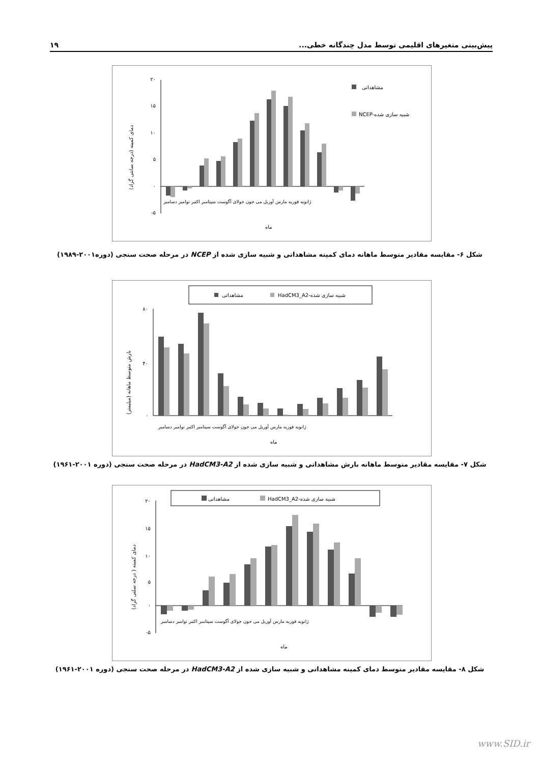۱۹ پیش‌بینی متغیرهای اقلیمی توسط مدل چندگانه خطی...
دمای کمینه (درجه سانتی گراد)
۲۰
۱۵
۱۰
۵
۰
-۵
مشاهداتی
NCEP-شبیه سازی شده
ماه
ژانویه فوریه مارس آوریل می جون جولای آگوست سپتامبر اکتبر نوامبر دسامبر
شکل ۶- مقایسه مقادیر متوسط ماهانه دمای کمینه مشاهداتی و شبیه سازی شده از NCEP در مرحله صحت سنجی (دوره۲۰۰۱-۱۹۸۹)
مشاهداتی
HadCM3_A2-شبیه سازی شده
بارش متوسط ماهانه (میلیمتر)
۸۰
۴۰
۰
ژانویه فوریه مارس آوریل می جون جولای آگوست سپتامبر اکتبر نوامبر دسامبر
ماه
شکل ۷- مقایسه مقادیر متوسط ماهانه بارش مشاهداتی و شبیه سازی شده از HadCM3-A2 در مرحله صحت سنجی (دوره ۲۰۰۱-۱۹۶۱)
مشاهداتی
HadCM3_A2-شبیه سازی شده
دمای کمینه ( درجه سلتی گراد)
۲۰
۱۵
۱۰
۵
۰
-۵
ژانویه فوریه مارس آوریل می جون جولای آگوست سپتامبر اکتبر نوامبر دسامبر
ماه
شکل ۸- مقایسه مقادیر متوسط دمای کمینه مشاهداتی و شبیه سازی شده از HadCM3-A2 در مرحله صحت سنجی (دوره ۲۰۰۱-۱۹۶۱)
www.SID.ir